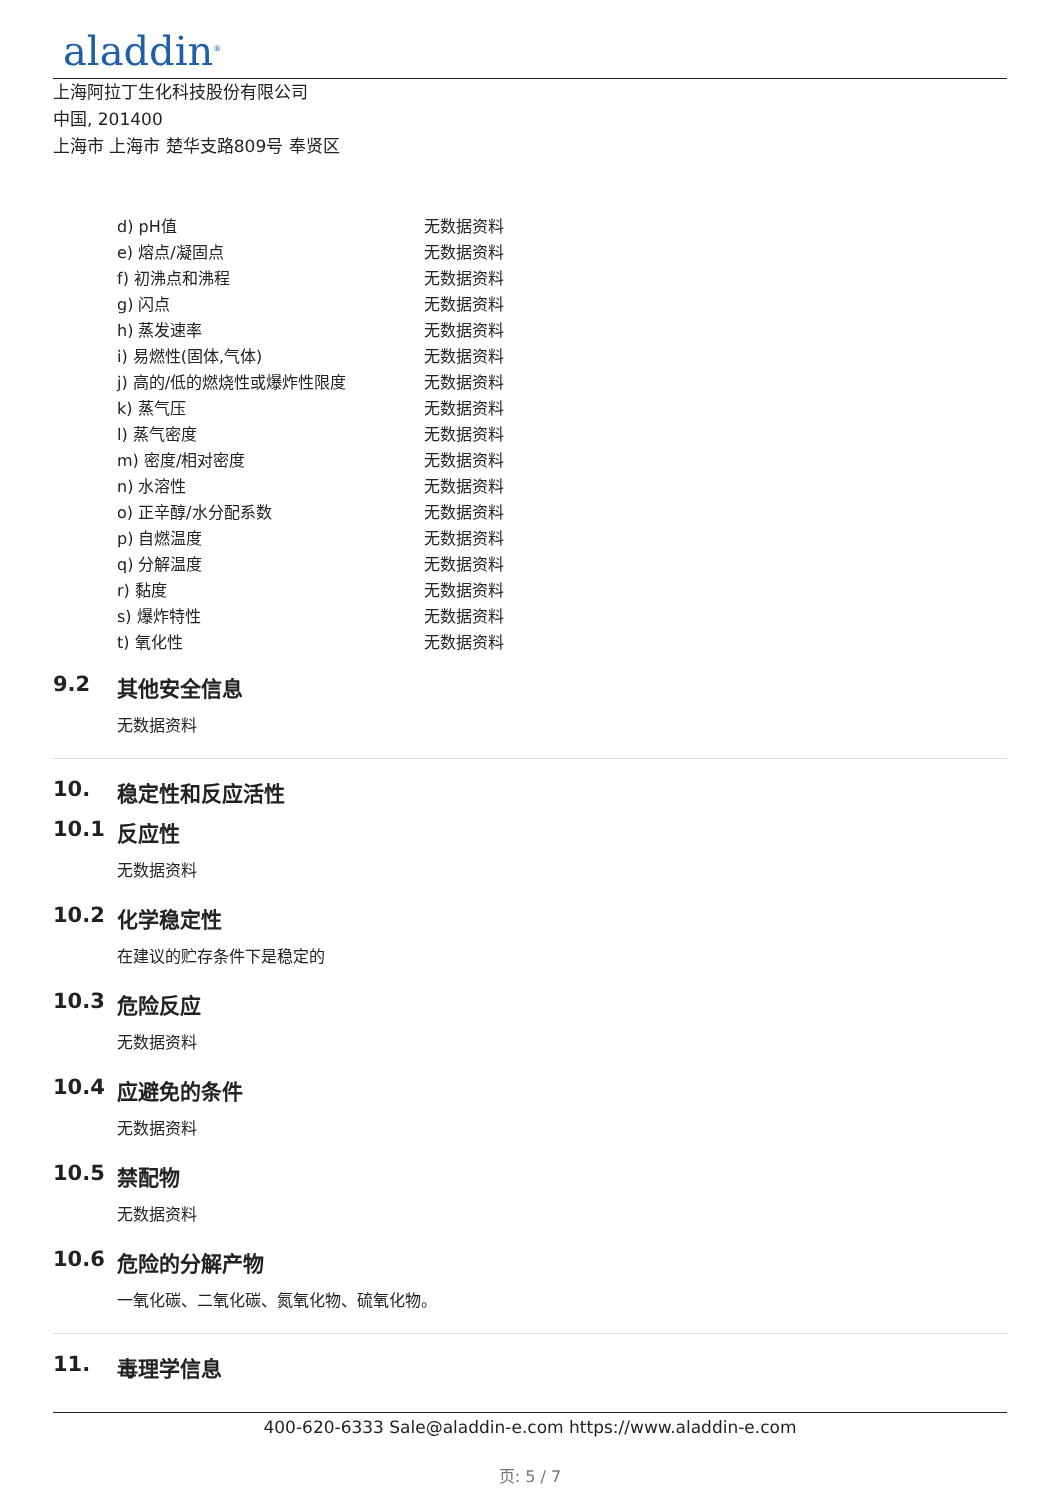aladdin<sup>®</sup>
上海阿拉丁生化科技股份有限公司
中国, 201400
上海市 上海市 楚华支路809号 奉贤区
| d) pH值 | 无数据资料 |
| e) 熔点/凝固点 | 无数据资料 |
| f) 初沸点和沸程 | 无数据资料 |
| g) 闪点 | 无数据资料 |
| h) 蒸发速率 | 无数据资料 |
| i) 易燃性(固体,气体) | 无数据资料 |
| j) 高的/低的燃烧性或爆炸性限度 | 无数据资料 |
| k) 蒸气压 | 无数据资料 |
| l) 蒸气密度 | 无数据资料 |
| m) 密度/相对密度 | 无数据资料 |
| n) 水溶性 | 无数据资料 |
| o) 正辛醇/水分配系数 | 无数据资料 |
| p) 自燃温度 | 无数据资料 |
| q) 分解温度 | 无数据资料 |
| r) 黏度 | 无数据资料 |
| s) 爆炸特性 | 无数据资料 |
| t) 氧化性 | 无数据资料 |
9.2 其他安全信息
无数据资料
10. 稳定性和反应活性
10.1 反应性
无数据资料
10.2 化学稳定性
在建议的贮存条件下是稳定的
10.3 危险反应
无数据资料
10.4 应避免的条件
无数据资料
10.5 禁配物
无数据资料
10.6 危险的分解产物
一氧化碳、二氧化碳、氮氧化物、硫氧化物。
11. 毒理学信息
400-620-6333 Sale@aladdin-e.com https://www.aladdin-e.com
页: 5 / 7